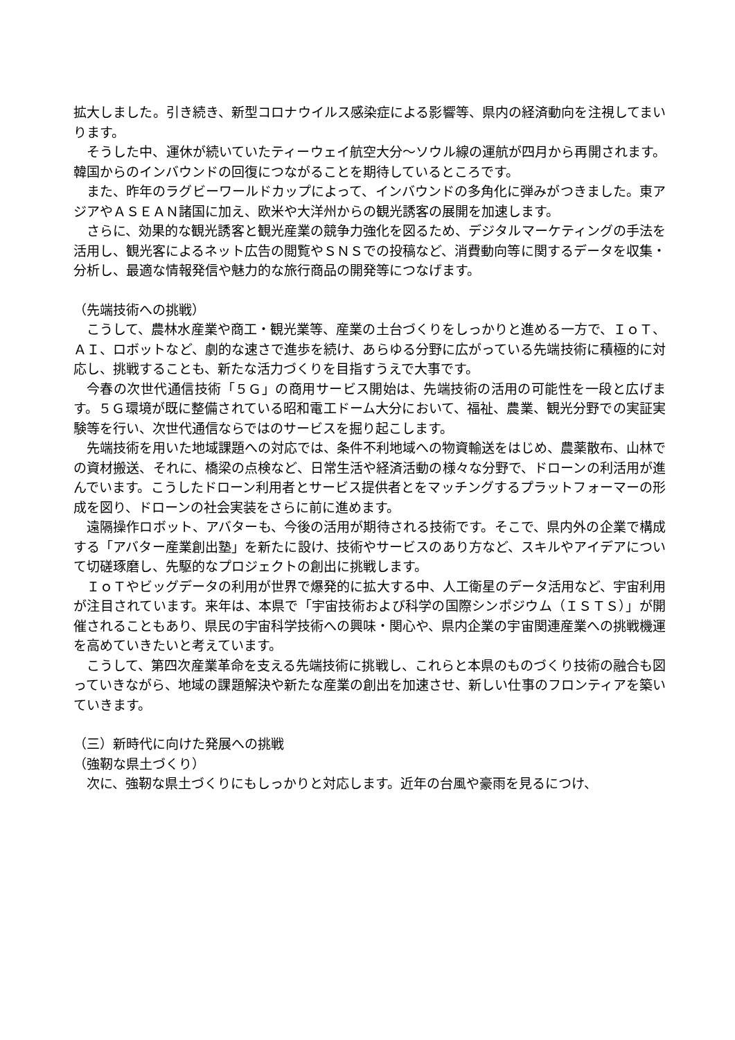拡大しました。引き続き、新型コロナウイルス感染症による影響等、県内の経済動向を注視してまいります。
そうした中、運休が続いていたティーウェイ航空大分～ソウル線の運航が四月から再開されます。韓国からのインバウンドの回復につながることを期待しているところです。
また、昨年のラグビーワールドカップによって、インバウンドの多角化に弾みがつきました。東アジアやＡＳＥＡＮ諸国に加え、欧米や大洋州からの観光誘客の展開を加速します。
さらに、効果的な観光誘客と観光産業の競争力強化を図るため、デジタルマーケティングの手法を活用し、観光客によるネット広告の閲覧やＳＮＳでの投稿など、消費動向等に関するデータを収集・分析し、最適な情報発信や魅力的な旅行商品の開発等につなげます。
（先端技術への挑戦）
こうして、農林水産業や商工・観光業等、産業の土台づくりをしっかりと進める一方で、ＩｏＴ、ＡＩ、ロボットなど、劇的な速さで進歩を続け、あらゆる分野に広がっている先端技術に積極的に対応し、挑戦することも、新たな活力づくりを目指すうえで大事です。
今春の次世代通信技術「５Ｇ」の商用サービス開始は、先端技術の活用の可能性を一段と広げます。５Ｇ環境が既に整備されている昭和電工ドーム大分において、福祉、農業、観光分野での実証実験等を行い、次世代通信ならではのサービスを掘り起こします。
先端技術を用いた地域課題への対応では、条件不利地域への物資輸送をはじめ、農薬散布、山林での資材搬送、それに、橋梁の点検など、日常生活や経済活動の様々な分野で、ドローンの利活用が進んでいます。こうしたドローン利用者とサービス提供者とをマッチングするプラットフォーマーの形成を図り、ドローンの社会実装をさらに前に進めます。
遠隔操作ロボット、アバターも、今後の活用が期待される技術です。そこで、県内外の企業で構成する「アバター産業創出塾」を新たに設け、技術やサービスのあり方など、スキルやアイデアについて切磋琢磨し、先駆的なプロジェクトの創出に挑戦します。
ＩｏＴやビッグデータの利用が世界で爆発的に拡大する中、人工衛星のデータ活用など、宇宙利用が注目されています。来年は、本県で「宇宙技術および科学の国際シンポジウム（ＩＳＴＳ）」が開催されることもあり、県民の宇宙科学技術への興味・関心や、県内企業の宇宙関連産業への挑戦機運を高めていきたいと考えています。
こうして、第四次産業革命を支える先端技術に挑戦し、これらと本県のものづくり技術の融合も図っていきながら、地域の課題解決や新たな産業の創出を加速させ、新しい仕事のフロンティアを築いていきます。
（三）新時代に向けた発展への挑戦
（強靭な県土づくり）
次に、強靭な県土づくりにもしっかりと対応します。近年の台風や豪雨を見るにつけ、